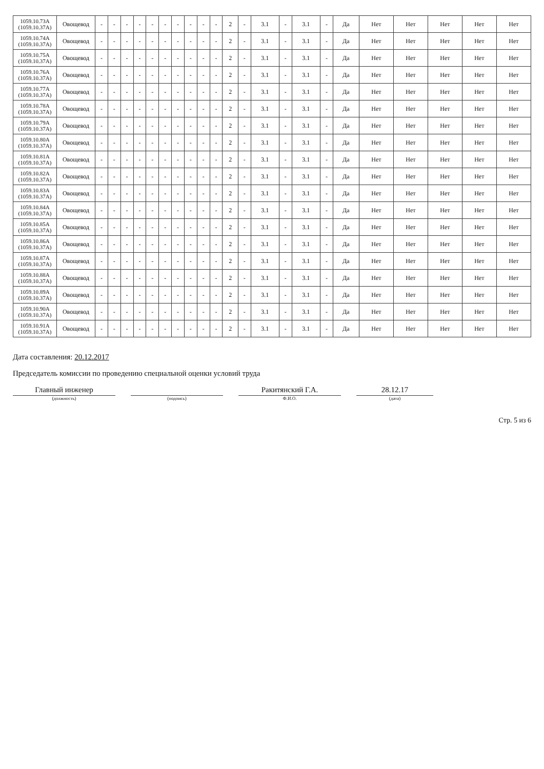| 1059.10.73А (1059.10.37А) | Овощевод | - | - | - | - | - | - | - | - | - | - | 2 | - | 3.1 | - | 3.1 | - | Да | Нет | Нет | Нет | Нет | Нет |
| 1059.10.74А (1059.10.37А) | Овощевод | - | - | - | - | - | - | - | - | - | - | 2 | - | 3.1 | - | 3.1 | - | Да | Нет | Нет | Нет | Нет | Нет |
| 1059.10.75А (1059.10.37А) | Овощевод | - | - | - | - | - | - | - | - | - | - | 2 | - | 3.1 | - | 3.1 | - | Да | Нет | Нет | Нет | Нет | Нет |
| 1059.10.76А (1059.10.37А) | Овощевод | - | - | - | - | - | - | - | - | - | - | 2 | - | 3.1 | - | 3.1 | - | Да | Нет | Нет | Нет | Нет | Нет |
| 1059.10.77А (1059.10.37А) | Овощевод | - | - | - | - | - | - | - | - | - | - | 2 | - | 3.1 | - | 3.1 | - | Да | Нет | Нет | Нет | Нет | Нет |
| 1059.10.78А (1059.10.37А) | Овощевод | - | - | - | - | - | - | - | - | - | - | 2 | - | 3.1 | - | 3.1 | - | Да | Нет | Нет | Нет | Нет | Нет |
| 1059.10.79А (1059.10.37А) | Овощевод | - | - | - | - | - | - | - | - | - | - | 2 | - | 3.1 | - | 3.1 | - | Да | Нет | Нет | Нет | Нет | Нет |
| 1059.10.80А (1059.10.37А) | Овощевод | - | - | - | - | - | - | - | - | - | - | 2 | - | 3.1 | - | 3.1 | - | Да | Нет | Нет | Нет | Нет | Нет |
| 1059.10.81А (1059.10.37А) | Овощевод | - | - | - | - | - | - | - | - | - | - | 2 | - | 3.1 | - | 3.1 | - | Да | Нет | Нет | Нет | Нет | Нет |
| 1059.10.82А (1059.10.37А) | Овощевод | - | - | - | - | - | - | - | - | - | - | 2 | - | 3.1 | - | 3.1 | - | Да | Нет | Нет | Нет | Нет | Нет |
| 1059.10.83А (1059.10.37А) | Овощевод | - | - | - | - | - | - | - | - | - | - | 2 | - | 3.1 | - | 3.1 | - | Да | Нет | Нет | Нет | Нет | Нет |
| 1059.10.84А (1059.10.37А) | Овощевод | - | - | - | - | - | - | - | - | - | - | 2 | - | 3.1 | - | 3.1 | - | Да | Нет | Нет | Нет | Нет | Нет |
| 1059.10.85А (1059.10.37А) | Овощевод | - | - | - | - | - | - | - | - | - | - | 2 | - | 3.1 | - | 3.1 | - | Да | Нет | Нет | Нет | Нет | Нет |
| 1059.10.86А (1059.10.37А) | Овощевод | - | - | - | - | - | - | - | - | - | - | 2 | - | 3.1 | - | 3.1 | - | Да | Нет | Нет | Нет | Нет | Нет |
| 1059.10.87А (1059.10.37А) | Овощевод | - | - | - | - | - | - | - | - | - | - | 2 | - | 3.1 | - | 3.1 | - | Да | Нет | Нет | Нет | Нет | Нет |
| 1059.10.88А (1059.10.37А) | Овощевод | - | - | - | - | - | - | - | - | - | - | 2 | - | 3.1 | - | 3.1 | - | Да | Нет | Нет | Нет | Нет | Нет |
| 1059.10.89А (1059.10.37А) | Овощевод | - | - | - | - | - | - | - | - | - | - | 2 | - | 3.1 | - | 3.1 | - | Да | Нет | Нет | Нет | Нет | Нет |
| 1059.10.90А (1059.10.37А) | Овощевод | - | - | - | - | - | - | - | - | - | - | 2 | - | 3.1 | - | 3.1 | - | Да | Нет | Нет | Нет | Нет | Нет |
| 1059.10.91А (1059.10.37А) | Овощевод | - | - | - | - | - | - | - | - | - | - | 2 | - | 3.1 | - | 3.1 | - | Да | Нет | Нет | Нет | Нет | Нет |
Дата составления: 20.12.2017
Председатель комиссии по проведению специальной оценки условий труда
Главный инженер
(должность)
(подпись)
Ракитянский Г.А.
Ф.И.О.
28.12.17
(дата)
Стр. 5 из 6